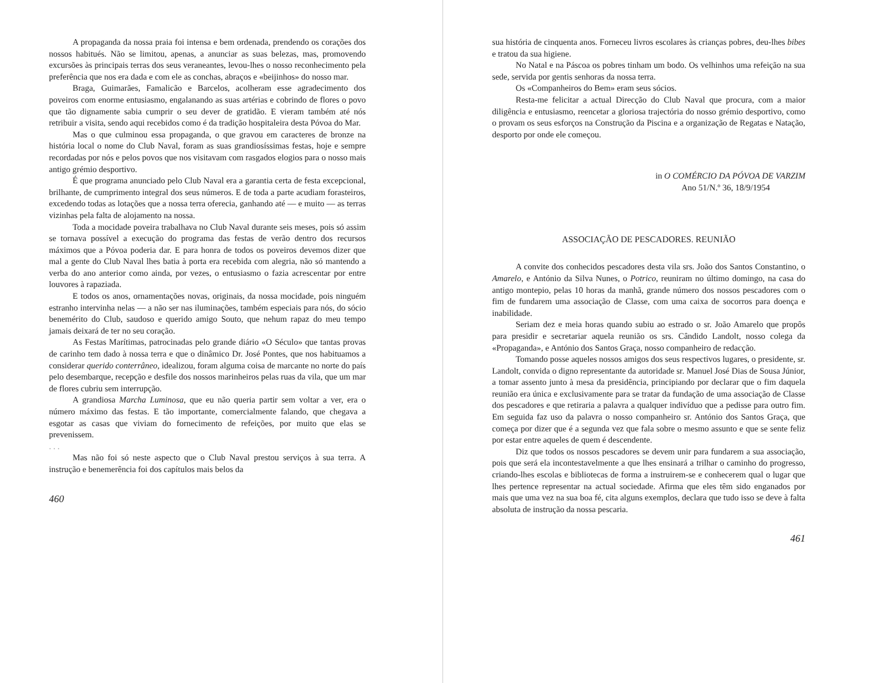A propaganda da nossa praia foi intensa e bem ordenada, prendendo os corações dos nossos habitués. Não se limitou, apenas, a anunciar as suas belezas, mas, promovendo excursões às principais terras dos seus veraneantes, levou-lhes o nosso reconhecimento pela preferência que nos era dada e com ele as conchas, abraços e «beijinhos» do nosso mar.
Braga, Guimarães, Famalicão e Barcelos, acolheram esse agradecimento dos poveiros com enorme entusiasmo, engalanando as suas artérias e cobrindo de flores o povo que tão dignamente sabia cumprir o seu dever de gratidão. E vieram também até nós retribuir a visita, sendo aqui recebidos como é da tradição hospitaleira desta Póvoa do Mar.
Mas o que culminou essa propaganda, o que gravou em caracteres de bronze na história local o nome do Club Naval, foram as suas grandiosíssimas festas, hoje e sempre recordadas por nós e pelos povos que nos visitavam com rasgados elogios para o nosso mais antigo grémio desportivo.
É que programa anunciado pelo Club Naval era a garantia certa de festa excepcional, brilhante, de cumprimento integral dos seus números. E de toda a parte acudiam forasteiros, excedendo todas as lotações que a nossa terra oferecia, ganhando até — e muito — as terras vizinhas pela falta de alojamento na nossa.
Toda a mocidade poveira trabalhava no Club Naval durante seis meses, pois só assim se tornava possível a execução do programa das festas de verão dentro dos recursos máximos que a Póvoa poderia dar. E para honra de todos os poveiros devemos dizer que mal a gente do Club Naval lhes batia à porta era recebida com alegria, não só mantendo a verba do ano anterior como ainda, por vezes, o entusiasmo o fazia acrescentar por entre louvores à rapaziada.
E todos os anos, ornamentações novas, originais, da nossa mocidade, pois ninguém estranho intervinha nelas — a não ser nas iluminações, também especiais para nós, do sócio benemérito do Club, saudoso e querido amigo Souto, que nehum rapaz do meu tempo jamais deixará de ter no seu coração.
As Festas Marítimas, patrocinadas pelo grande diário «O Século» que tantas provas de carinho tem dado à nossa terra e que o dinâmico Dr. José Pontes, que nos habituamos a considerar querido conterrâneo, idealizou, foram alguma coisa de marcante no norte do país pelo desembarque, recepção e desfile dos nossos marinheiros pelas ruas da vila, que um mar de flores cubriu sem interrupção.
A grandiosa Marcha Luminosa, que eu não queria partir sem voltar a ver, era o número máximo das festas. E tão importante, comercialmente falando, que chegava a esgotar as casas que viviam do fornecimento de refeições, por muito que elas se prevenissem.
. . .
Mas não foi só neste aspecto que o Club Naval prestou serviços à sua terra. A instrução e benemerência foi dos capítulos mais belos da
460
sua história de cinquenta anos. Forneceu livros escolares às crianças pobres, deu-lhes bibes e tratou da sua higiene.
No Natal e na Páscoa os pobres tinham um bodo. Os velhinhos uma refeição na sua sede, servida por gentis senhoras da nossa terra.
Os «Companheiros do Bem» eram seus sócios.
Resta-me felicitar a actual Direcção do Club Naval que procura, com a maior diligência e entusiasmo, reencetar a gloriosa trajectória do nosso grémio desportivo, como o provam os seus esforços na Construção da Piscina e a organização de Regatas e Natação, desporto por onde ele começou.
in O COMÉRCIO DA PÓVOA DE VARZIM
Ano 51/N.º 36, 18/9/1954
ASSOCIAÇÃO DE PESCADORES. REUNIÃO
A convite dos conhecidos pescadores desta vila srs. João dos Santos Constantino, o Amarelo, e António da Silva Nunes, o Potrico, reuniram no último domingo, na casa do antigo montepio, pelas 10 horas da manhã, grande número dos nossos pescadores com o fim de fundarem uma associação de Classe, com uma caixa de socorros para doença e inabilidade.
Seriam dez e meia horas quando subiu ao estrado o sr. João Amarelo que propôs para presidir e secretariar aquela reunião os srs. Cândido Landolt, nosso colega da «Propaganda», e António dos Santos Graça, nosso companheiro de redacção.
Tomando posse aqueles nossos amigos dos seus respectivos lugares, o presidente, sr. Landolt, convida o digno representante da autoridade sr. Manuel José Dias de Sousa Júnior, a tomar assento junto à mesa da presidência, principiando por declarar que o fim daquela reunião era única e exclusivamente para se tratar da fundação de uma associação de Classe dos pescadores e que retiraria a palavra a qualquer indivíduo que a pedisse para outro fim. Em seguida faz uso da palavra o nosso companheiro sr. António dos Santos Graça, que começa por dizer que é a segunda vez que fala sobre o mesmo assunto e que se sente feliz por estar entre aqueles de quem é descendente.
Diz que todos os nossos pescadores se devem unir para fundarem a sua associação, pois que será ela incontestavelmente a que lhes ensinará a trilhar o caminho do progresso, criando-lhes escolas e bibliotecas de forma a instruirem-se e conhecerem qual o lugar que lhes pertence representar na actual sociedade. Afirma que eles têm sido enganados por mais que uma vez na sua boa fé, cita alguns exemplos, declara que tudo isso se deve à falta absoluta de instrução da nossa pescaria.
461